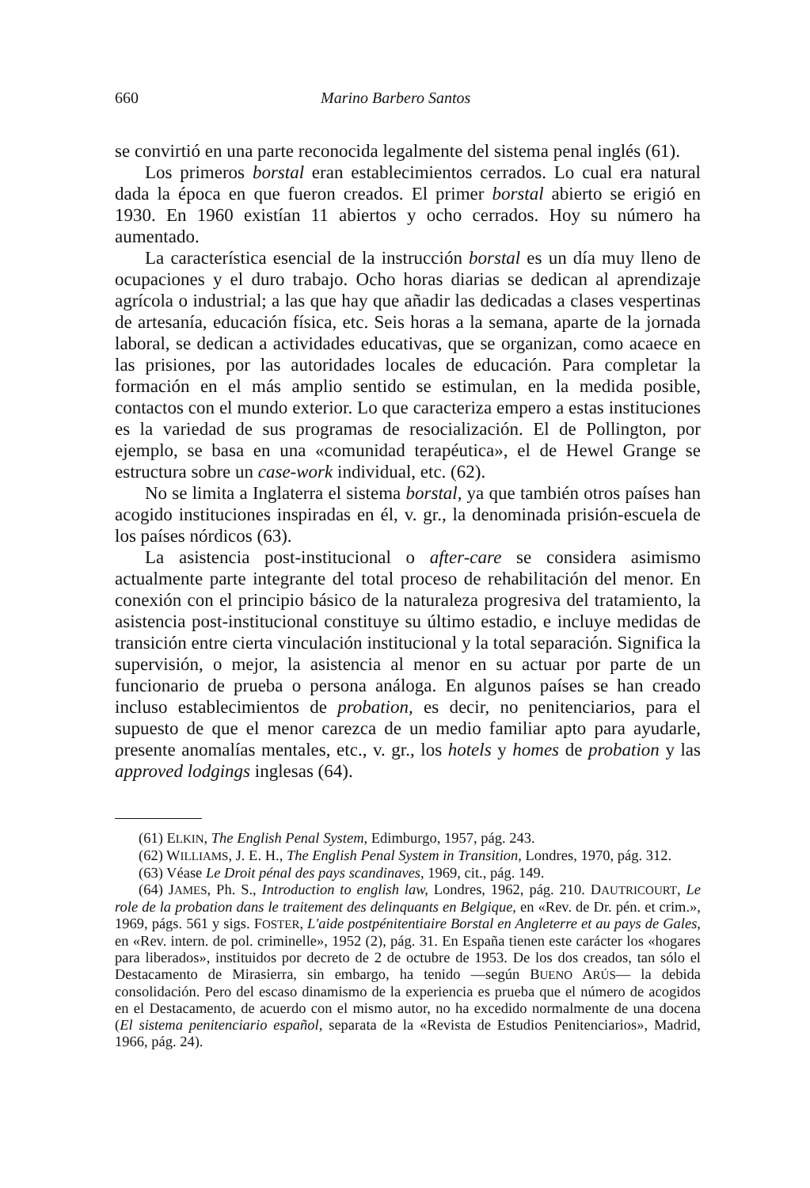660 Marino Barbero Santos
se convirtió en una parte reconocida legalmente del sistema penal inglés (61).
Los primeros borstal eran establecimientos cerrados. Lo cual era natural dada la época en que fueron creados. El primer borstal abierto se erigió en 1930. En 1960 existían 11 abiertos y ocho cerrados. Hoy su número ha aumentado.
La característica esencial de la instrucción borstal es un día muy lleno de ocupaciones y el duro trabajo. Ocho horas diarias se dedican al aprendizaje agrícola o industrial; a las que hay que añadir las dedicadas a clases vespertinas de artesanía, educación física, etc. Seis horas a la semana, aparte de la jornada laboral, se dedican a actividades educativas, que se organizan, como acaece en las prisiones, por las autoridades locales de educación. Para completar la formación en el más amplio sentido se estimulan, en la medida posible, contactos con el mundo exterior. Lo que caracteriza empero a estas instituciones es la variedad de sus programas de resocialización. El de Pollington, por ejemplo, se basa en una «comunidad terapéutica», el de Hewel Grange se estructura sobre un case-work individual, etc. (62).
No se limita a Inglaterra el sistema borstal, ya que también otros países han acogido instituciones inspiradas en él, v. gr., la denominada prisión-escuela de los países nórdicos (63).
La asistencia post-institucional o after-care se considera asimismo actualmente parte integrante del total proceso de rehabilitación del menor. En conexión con el principio básico de la naturaleza progresiva del tratamiento, la asistencia post-institucional constituye su último estadio, e incluye medidas de transición entre cierta vinculación institucional y la total separación. Significa la supervisión, o mejor, la asistencia al menor en su actuar por parte de un funcionario de prueba o persona análoga. En algunos países se han creado incluso establecimientos de probation, es decir, no penitenciarios, para el supuesto de que el menor carezca de un medio familiar apto para ayudarle, presente anomalías mentales, etc., v. gr., los hotels y homes de probation y las approved lodgings inglesas (64).
(61) ELKIN, The English Penal System, Edimburgo, 1957, pág. 243.
(62) WILLIAMS, J. E. H., The English Penal System in Transition, Londres, 1970, pág. 312.
(63) Véase Le Droit pénal des pays scandinaves, 1969, cit., pág. 149.
(64) JAMES, Ph. S., Introduction to english law, Londres, 1962, pág. 210. DAUTRICOURT, Le role de la probation dans le traitement des delinquants en Belgique, en «Rev. de Dr. pén. et crim.», 1969, págs. 561 y sigs. FOSTER, L'aide postpénitentiaire Borstal en Angleterre et au pays de Gales, en «Rev. intern. de pol. criminelle», 1952 (2), pág. 31. En España tienen este carácter los «hogares para liberados», instituidos por decreto de 2 de octubre de 1953. De los dos creados, tan sólo el Destacamento de Mirasierra, sin embargo, ha tenido —según BUENO ARÚS— la debida consolidación. Pero del escaso dinamismo de la experiencia es prueba que el número de acogidos en el Destacamento, de acuerdo con el mismo autor, no ha excedido normalmente de una docena (El sistema penitenciario español, separata de la «Revista de Estudios Penitenciarios», Madrid, 1966, pág. 24).